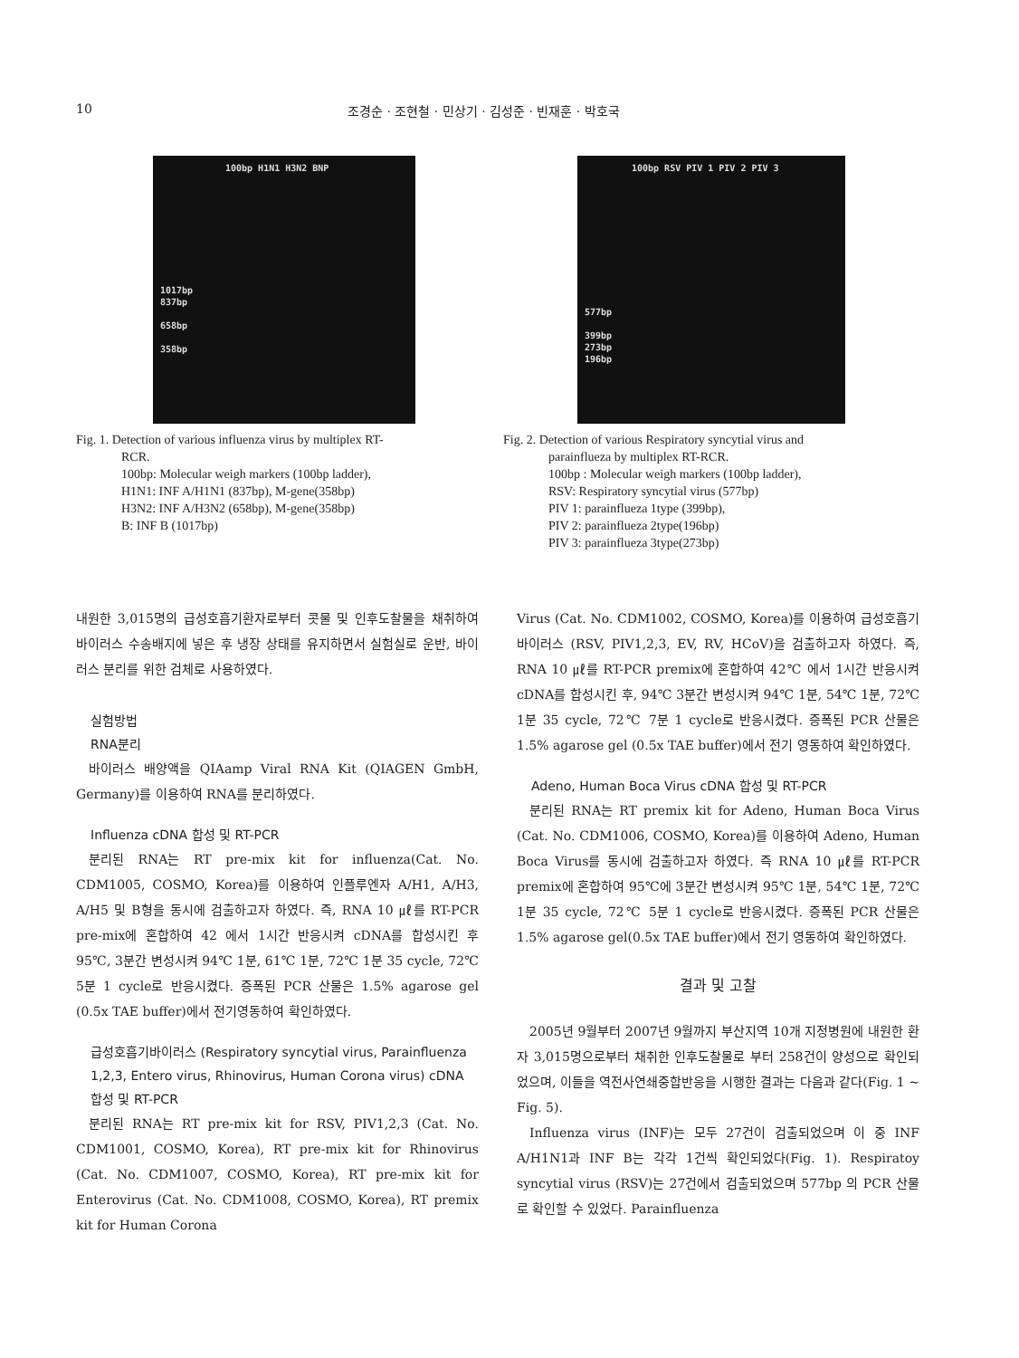10 조경순 · 조현철 · 민상기 · 김성준 · 빈재훈 · 박호국
100bp H1N1 H3N2 BNP
1017bp
837bp
658bp
358bp
Fig. 1. Detection of various influenza virus by multiplex RT-
RCR.
100bp: Molecular weigh markers (100bp ladder),
H1N1: INF A/H1N1 (837bp), M-gene(358bp)
H3N2: INF A/H3N2 (658bp), M-gene(358bp)
B: INF B (1017bp)
100bp RSV PIV 1 PIV 2 PIV 3
577bp
399bp
273bp
196bp
Fig. 2. Detection of various Respiratory syncytial virus and
parainflueza by multiplex RT-RCR.
100bp : Molecular weigh markers (100bp ladder),
RSV: Respiratory syncytial virus (577bp)
PIV 1: parainflueza 1type (399bp),
PIV 2: parainflueza 2type(196bp)
PIV 3: parainflueza 3type(273bp)
내원한 3,015명의 급성호흡기환자로부터 콧물 및 인후도찰물을 채취하여 바이러스 수송배지에 넣은 후 냉장 상태를 유지하면서 실험실로 운반, 바이러스 분리를 위한 검체로 사용하였다.
실험방법
RNA분리
바이러스 배양액을 QIAamp Viral RNA Kit (QIAGEN GmbH, Germany)를 이용하여 RNA를 분리하였다.
Influenza cDNA 합성 및 RT-PCR
분리된 RNA는 RT pre-mix kit for influenza(Cat. No. CDM1005, COSMO, Korea)를 이용하여 인플루엔자 A/H1, A/H3, A/H5 및 B형을 동시에 검출하고자 하였다. 즉, RNA 10 ㎕를 RT-PCR pre-mix에 혼합하여 42 에서 1시간 반응시켜 cDNA를 합성시킨 후 95℃, 3분간 변성시켜 94℃ 1분, 61℃ 1분, 72℃ 1분 35 cycle, 72℃ 5분 1 cycle로 반응시켰다. 증폭된 PCR 산물은 1.5% agarose gel (0.5x TAE buffer)에서 전기영동하여 확인하였다.
급성호흡기바이러스 (Respiratory syncytial virus, Parainfluenza 1,2,3, Entero virus, Rhinovirus, Human Corona virus) cDNA 합성 및 RT-PCR
분리된 RNA는 RT pre-mix kit for RSV, PIV1,2,3 (Cat. No. CDM1001, COSMO, Korea), RT pre-mix kit for Rhinovirus (Cat. No. CDM1007, COSMO, Korea), RT pre-mix kit for Enterovirus (Cat. No. CDM1008, COSMO, Korea), RT premix kit for Human Corona
Virus (Cat. No. CDM1002, COSMO, Korea)를 이용하여 급성호흡기 바이러스 (RSV, PIV1,2,3, EV, RV, HCoV)을 검출하고자 하였다. 즉, RNA 10 ㎕를 RT-PCR premix에 혼합하여 42℃ 에서 1시간 반응시켜 cDNA를 합성시킨 후, 94℃ 3분간 변성시켜 94℃ 1분, 54℃ 1분, 72℃ 1분 35 cycle, 72℃ 7분 1 cycle로 반응시켰다. 증폭된 PCR 산물은 1.5% agarose gel (0.5x TAE buffer)에서 전기 영동하여 확인하였다.
Adeno, Human Boca Virus cDNA 합성 및 RT-PCR
분리된 RNA는 RT premix kit for Adeno, Human Boca Virus (Cat. No. CDM1006, COSMO, Korea)를 이용하여 Adeno, Human Boca Virus를 동시에 검출하고자 하였다. 즉 RNA 10 ㎕를 RT-PCR premix에 혼합하여 95℃에 3분간 변성시켜 95℃ 1분, 54℃ 1분, 72℃ 1분 35 cycle, 72℃ 5분 1 cycle로 반응시켰다. 증폭된 PCR 산물은 1.5% agarose gel(0.5x TAE buffer)에서 전기 영동하여 확인하였다.
결과 및 고찰
2005년 9월부터 2007년 9월까지 부산지역 10개 지정병원에 내원한 환자 3,015명으로부터 채취한 인후도찰물로 부터 258건이 양성으로 확인되었으며, 이들을 역전사연쇄중합반응을 시행한 결과는 다음과 같다(Fig. 1 ~ Fig. 5).
Influenza virus (INF)는 모두 27건이 검출되었으며 이 중 INF A/H1N1과 INF B는 각각 1건씩 확인되었다(Fig. 1). Respiratoy syncytial virus (RSV)는 27건에서 검출되었으며 577bp 의 PCR 산물로 확인할 수 있었다. Parainfluenza